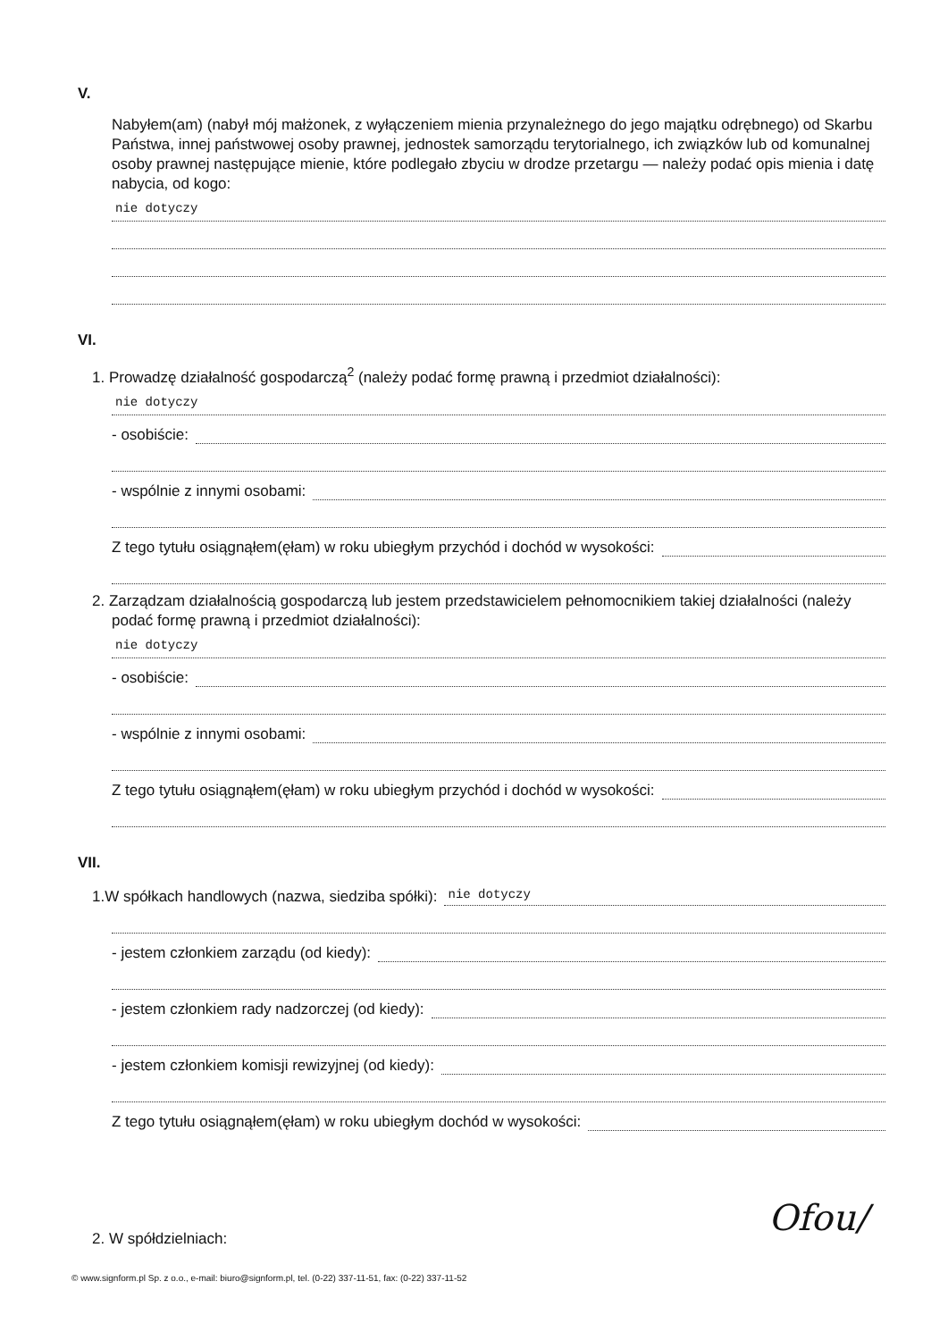V.
Nabyłem(am) (nabył mój małżonek, z wyłączeniem mienia przynależnego do jego majątku odrębnego) od Skarbu Państwa, innej państwowej osoby prawnej, jednostek samorządu terytorialnego, ich związków lub od komunalnej osoby prawnej następujące mienie, które podlegało zbyciu w drodze przetargu — należy podać opis mienia i datę nabycia, od kogo:
nie dotyczy
VI.
1. Prowadzę działalność gospodarczą<sup>2</sup> (należy podać formę prawną i przedmiot działalności):
nie dotyczy
- osobiście:
- wspólnie z innymi osobami:
Z tego tytułu osiągnąłem(ęłam) w roku ubiegłym przychód i dochód w wysokości:
2. Zarządzam działalnością gospodarczą lub jestem przedstawicielem pełnomocnikiem takiej działalności (należy podać formę prawną i przedmiot działalności):
nie dotyczy
- osobiście:
- wspólnie z innymi osobami:
Z tego tytułu osiągnąłem(ęłam) w roku ubiegłym przychód i dochód w wysokości:
VII.
1. W spółkach handlowych (nazwa, siedziba spółki): nie dotyczy
- jestem członkiem zarządu (od kiedy):
- jestem członkiem rady nadzorczej (od kiedy):
- jestem członkiem komisji rewizyjnej (od kiedy):
Z tego tytułu osiągnąłem(ęłam) w roku ubiegłym dochód w wysokości:
2. W spółdzielniach:
© www.signform.pl Sp. z o.o., e-mail: biuro@signform.pl, tel. (0-22) 337-11-51, fax: (0-22) 337-11-52
Ofou/